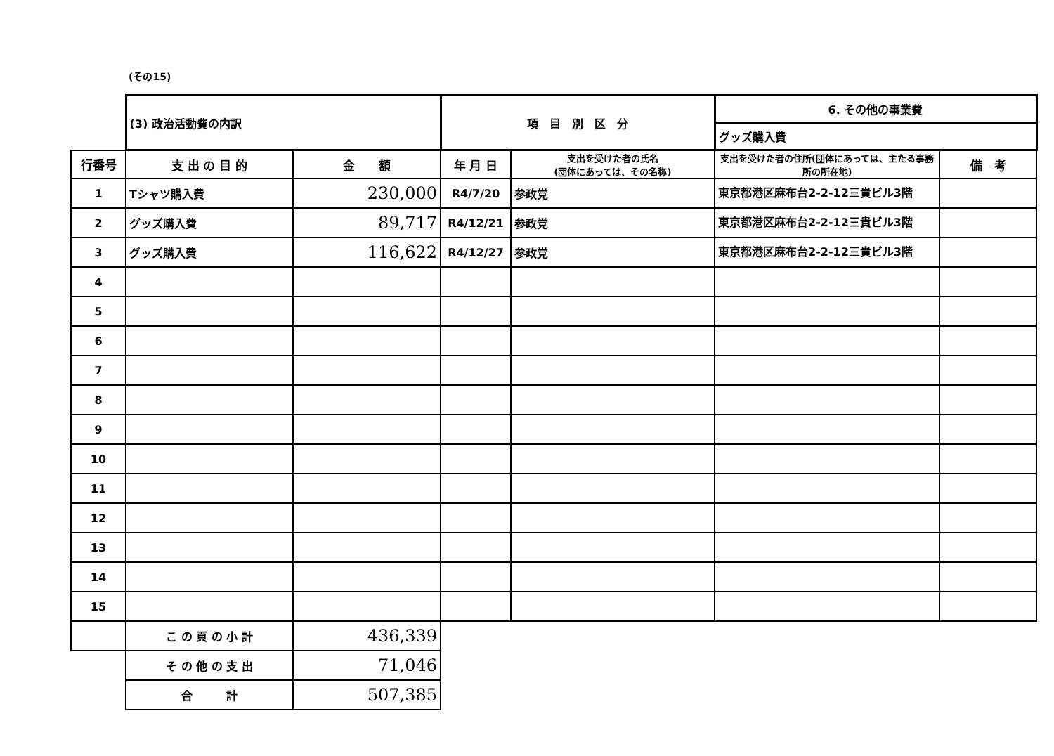(その15)
| | (3) 政治活動費の内訳 | | 項 目 別 区 分 | | 6. その他の事業費 | |
| | | | | | グッズ購入費 | |
| 行番号 | 支 出 の 目 的 | 金 額 | 年 月 日 | 支出を受けた者の氏名 (団体にあっては、その名称) | 支出を受けた者の住所(団体にあっては、主たる事務所の所在地) | 備 考 |
| 1 | Tシャツ購入費 | 230,000 | R4/7/20 | 参政党 | 東京都港区麻布台2-2-12三貴ビル3階 | |
| 2 | グッズ購入費 | 89,717 | R4/12/21 | 参政党 | 東京都港区麻布台2-2-12三貴ビル3階 | |
| 3 | グッズ購入費 | 116,622 | R4/12/27 | 参政党 | 東京都港区麻布台2-2-12三貴ビル3階 | |
| 4 | | | | | | |
| 5 | | | | | | |
| 6 | | | | | | |
| 7 | | | | | | |
| 8 | | | | | | |
| 9 | | | | | | |
| 10 | | | | | | |
| 11 | | | | | | |
| 12 | | | | | | |
| 13 | | | | | | |
| 14 | | | | | | |
| 15 | | | | | | |
| | こ の 頁 の 小 計 | 436,339 | | | | |
| | そ の 他 の 支 出 | 71,046 | | | | |
| | 合 計 | 507,385 | | | | |